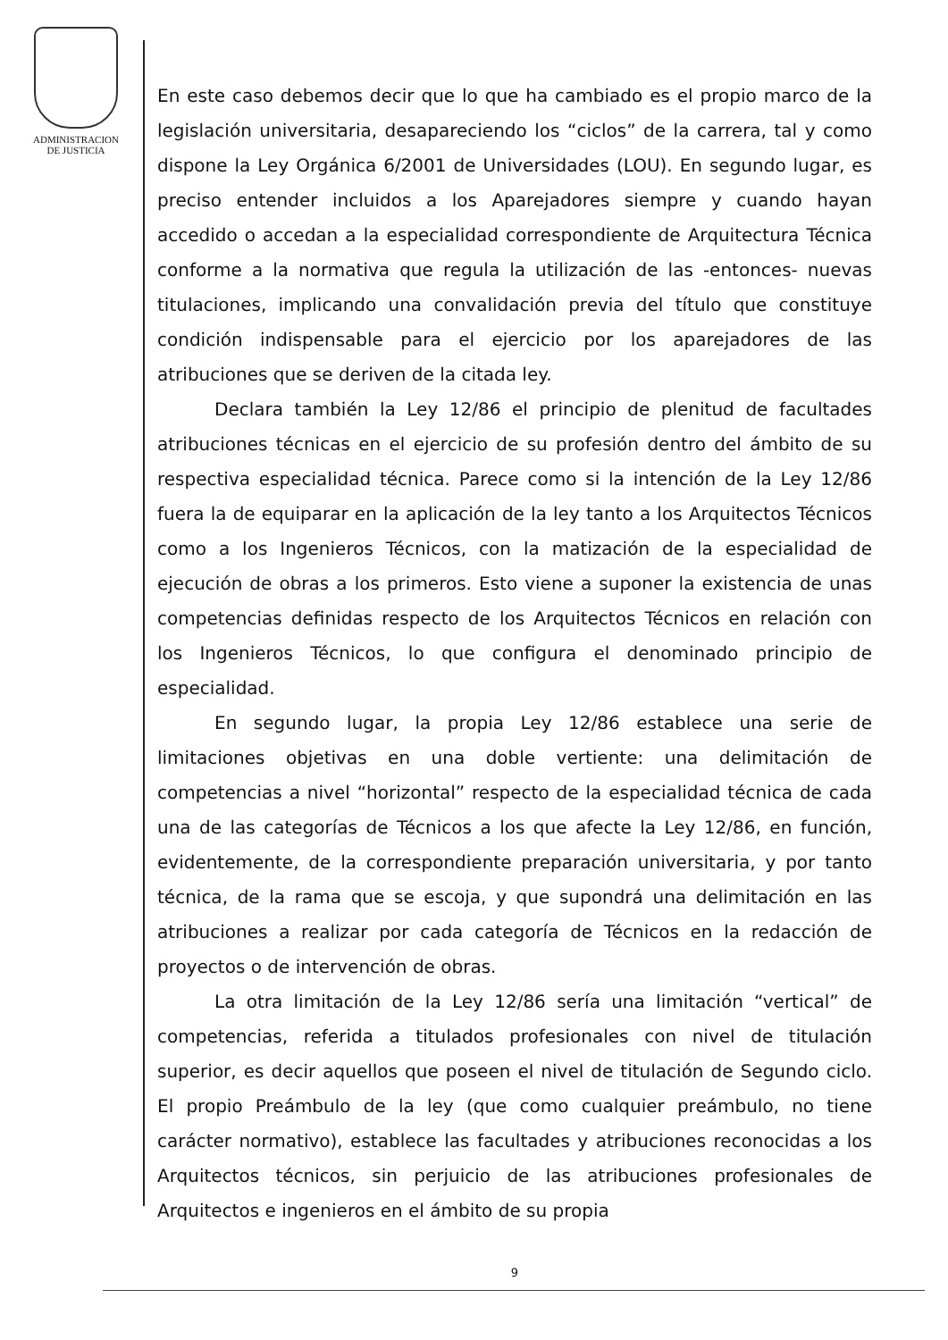ADMINISTRACION
DE JUSTICIA
En este caso debemos decir que lo que ha cambiado es el propio marco de la legislación universitaria, desapareciendo los “ciclos” de la carrera, tal y como dispone la Ley Orgánica 6/2001 de Universidades (LOU). En segundo lugar, es preciso entender incluidos a los Aparejadores siempre y cuando hayan accedido o accedan a la especialidad correspondiente de Arquitectura Técnica conforme a la normativa que regula la utilización de las -entonces- nuevas titulaciones, implicando una convalidación previa del título que constituye condición indispensable para el ejercicio por los aparejadores de las atribuciones que se deriven de la citada ley.
Declara también la Ley 12/86 el principio de plenitud de facultades atribuciones técnicas en el ejercicio de su profesión dentro del ámbito de su respectiva especialidad técnica. Parece como si la intención de la Ley 12/86 fuera la de equiparar en la aplicación de la ley tanto a los Arquitectos Técnicos como a los Ingenieros Técnicos, con la matización de la especialidad de ejecución de obras a los primeros. Esto viene a suponer la existencia de unas competencias definidas respecto de los Arquitectos Técnicos en relación con los Ingenieros Técnicos, lo que configura el denominado principio de especialidad.
En segundo lugar, la propia Ley 12/86 establece una serie de limitaciones objetivas en una doble vertiente: una delimitación de competencias a nivel “horizontal” respecto de la especialidad técnica de cada una de las categorías de Técnicos a los que afecte la Ley 12/86, en función, evidentemente, de la correspondiente preparación universitaria, y por tanto técnica, de la rama que se escoja, y que supondrá una delimitación en las atribuciones a realizar por cada categoría de Técnicos en la redacción de proyectos o de intervención de obras.
La otra limitación de la Ley 12/86 sería una limitación “vertical” de competencias, referida a titulados profesionales con nivel de titulación superior, es decir aquellos que poseen el nivel de titulación de Segundo ciclo. El propio Preámbulo de la ley (que como cualquier preámbulo, no tiene carácter normativo), establece las facultades y atribuciones reconocidas a los Arquitectos técnicos, sin perjuicio de las atribuciones profesionales de Arquitectos e ingenieros en el ámbito de su propia
9